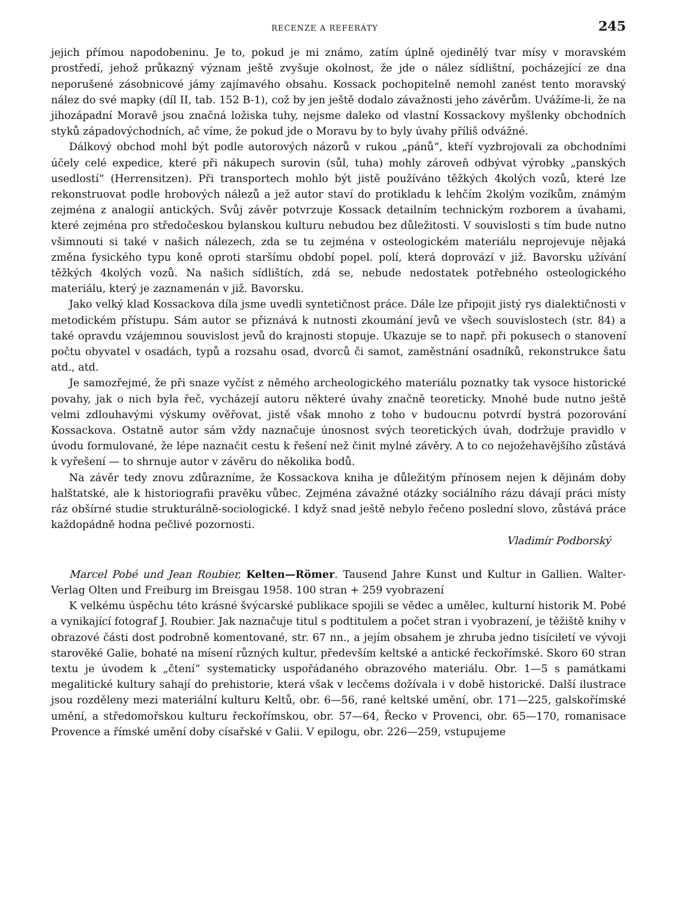RECENZE A REFERÁTY 245
jejich přímou napodobeninu. Je to, pokud je mi známo, zatím úplně ojedinělý tvar mísy v moravském prostředí, jehož průkazný význam ještě zvyšuje okolnost, že jde o nález sídlištní, pocházející ze dna neporušené zásobnicové jámy zajímavého obsahu. Kossack pochopitelně nemohl zanést tento moravský nález do své mapky (díl II, tab. 152 B-1), což by jen ještě dodalo závažnosti jeho závěrům. Uvážíme-li, že na jihozápadní Moravě jsou značná ložiska tuhy, nejsme daleko od vlastní Kossackovy myšlenky obchodních styků západovýchodních, ač víme, že pokud jde o Moravu by to byly úvahy příliš odvážné.
Dálkový obchod mohl být podle autorových názorů v rukou „pánů“, kteří vyzbrojovali za obchodními účely celé expedice, které při nákupech surovin (sůl, tuha) mohly zároveň odbývat výrobky „panských usedlostí“ (Herrensitzen). Při transportech mohlo být jistě používáno těžkých 4kolých vozů, které lze rekonstruovat podle hrobových nálezů a jež autor staví do protikladu k lehčím 2kolým vozíkům, známým zejména z analogií antických. Svůj závěr potvrzuje Kossack detailním technickým rozborem a úvahami, které zejména pro středočeskou bylanskou kulturu nebudou bez důležitosti. V souvislosti s tím bude nutno všimnouti si také v našich nálezech, zda se tu zejména v osteologickém materiálu neprojevuje nějaká změna fysického typu koně oproti staršímu období popel. polí, která doprovází v již. Bavorsku užívání těžkých 4kolých vozů. Na našich sídlištích, zdá se, nebude nedostatek potřebného osteologického materiálu, který je zaznamenán v již. Bavorsku.
Jako velký klad Kossackova díla jsme uvedli syntetičnost práce. Dále lze připojit jistý rys dialektičnosti v metodickém přístupu. Sám autor se přiznává k nutnosti zkoumání jevů ve všech souvislostech (str. 84) a také opravdu vzájemnou souvislost jevů do krajnosti stopuje. Ukazuje se to např. při pokusech o stanovení počtu obyvatel v osadách, typů a rozsahu osad, dvorců či samot, zaměstnání osadníků, rekonstrukce šatu atd., atd.
Je samozřejmé, že při snaze vyčíst z němého archeologického materiálu poznatky tak vysoce historické povahy, jak o nich byla řeč, vycházejí autoru některé úvahy značně teoreticky. Mnohé bude nutno ještě velmi zdlouhavými výskumy ověřovat, jistě však mnoho z toho v budoucnu potvrdí bystrá pozorování Kossackova. Ostatně autor sám vždy naznačuje únosnost svých teoretických úvah, dodržuje pravidlo v úvodu formulované, že lépe naznačit cestu k řešení než činit mylné závěry. A to co nejožehavějšího zůstává k vyřešení — to shrnuje autor v závěru do několika bodů.
Na závěr tedy znovu zdůrazníme, že Kossackova kniha je důležitým přínosem nejen k dějinám doby halštatské, ale k historiografii pravěku vůbec. Zejména závažné otázky sociálního rázu dávají práci místy ráz obšírné studie strukturálně-sociologické. I když snad ještě nebylo řečeno poslední slovo, zůstává práce každopádně hodna pečlivé pozornosti.
Vladimír Podborský
Marcel Pobé und Jean Roubier, Kelten—Römer. Tausend Jahre Kunst und Kultur in Gallien. Walter-Verlag Olten und Freiburg im Breisgau 1958. 100 stran + 259 vyobrazení
K velkému úspěchu této krásné švýcarské publikace spojili se vědec a umělec, kulturní historik M. Pobé a vynikající fotograf J. Roubier. Jak naznačuje titul s podtitulem a počet stran i vyobrazení, je těžiště knihy v obrazové části dost podrobně komentované, str. 67 nn., a jejím obsahem je zhruba jedno tisíciletí ve vývoji starověké Galie, bohaté na mísení různých kultur, především keltské a antické řeckořímské. Skoro 60 stran textu je úvodem k „čtení“ systematicky uspořádaného obrazového materiálu. Obr. 1—5 s památkami megalitické kultury sahají do prehistorie, která však v lecčems dožívala i v době historické. Další ilustrace jsou rozděleny mezi materiální kulturu Keltů, obr. 6—56, rané keltské umění, obr. 171—225, galskořímské umění, a středomořskou kulturu řeckořímskou, obr. 57—64, Řecko v Provenci, obr. 65—170, romanisace Provence a římské umění doby císařské v Galii. V epilogu, obr. 226—259, vstupujeme